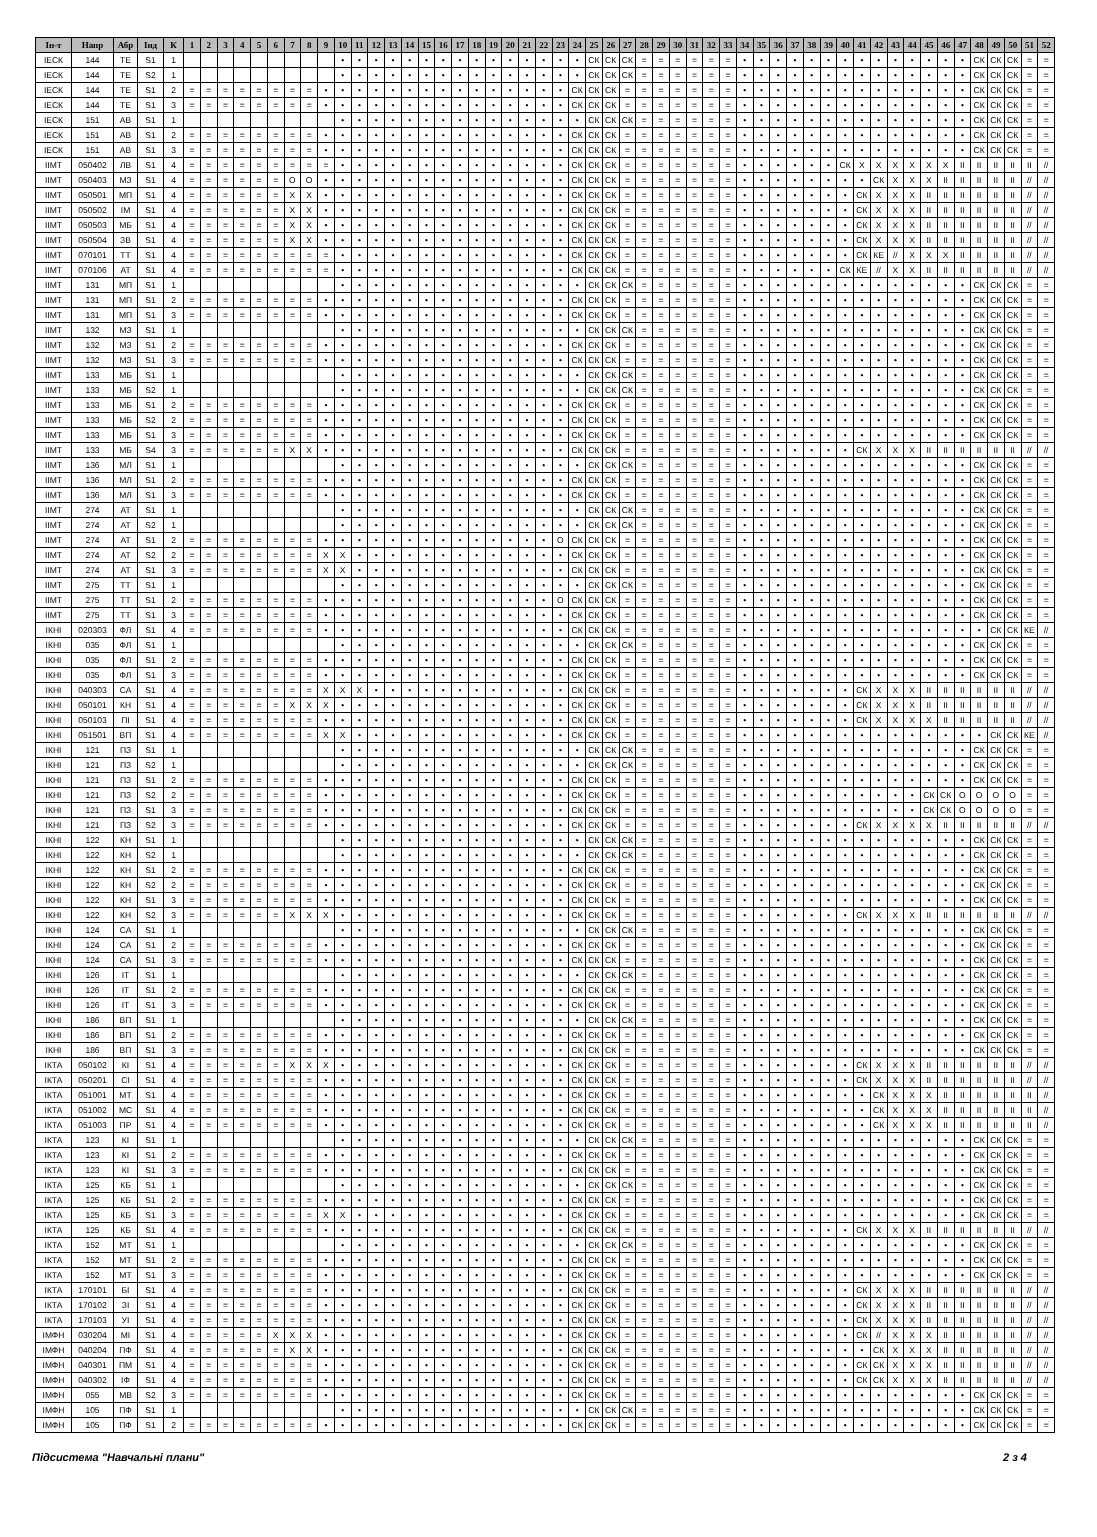| Ін-т | Напр | Абр | Інд | К | 1 | 2 | 3 | 4 | 5 | 6 | 7 | 8 | 9 | 10 | 11 | 12 | 13 | 14 | 15 | 16 | 17 | 18 | 19 | 20 | 21 | 22 | 23 | 24 | 25 | 26 | 27 | 28 | 29 | 30 | 31 | 32 | 33 | 34 | 35 | 36 | 37 | 38 | 39 | 40 | 41 | 42 | 43 | 44 | 45 | 46 | 47 | 48 | 49 | 50 | 51 | 52 |
| --- | --- | --- | --- | --- | --- | --- | --- | --- | --- | --- | --- | --- | --- | --- | --- | --- | --- | --- | --- | --- | --- | --- | --- | --- | --- | --- | --- | --- | --- | --- | --- | --- | --- | --- | --- | --- | --- | --- | --- | --- | --- | --- | --- | --- | --- | --- | --- | --- | --- | --- | --- | --- | --- | --- | --- | --- |
| IЕСК | 144 | ТЕ | S1 | 1 | | | | | | | | | | • | • | • | • | • | • | • | • | • | • | • | • | • | • | • | СК | СК | СК | = | = | = | = | = | = | • | • | • | • | • | • | • | • | • | • | • | • | • | • | СК | СК | СК | = | = |
| IЕСК | 144 | ТЕ | S2 | 1 | | | | | | | | | | • | • | • | • | • | • | • | • | • | • | • | • | • | • | • | СК | СК | СК | = | = | = | = | = | = | • | • | • | • | • | • | • | • | • | • | • | • | • | • | СК | СК | СК | = | = |
| IЕСК | 144 | ТЕ | S1 | 2 | = | = | = | = | = | = | = | = | • | • | • | • | • | • | • | • | • | • | • | • | • | • | • | СК | СК | СК | = | = | = | = | = | = | = | • | • | • | • | • | • | • | • | • | • | • | • | • | • | СК | СК | СК | = | = |
| IЕСК | 144 | ТЕ | S1 | 3 | = | = | = | = | = | = | = | = | • | • | • | • | • | • | • | • | • | • | • | • | • | • | • | СК | СК | СК | = | = | = | = | = | = | = | • | • | • | • | • | • | • | • | • | • | • | • | • | • | СК | СК | СК | = | = |
| IЕСК | 151 | АВ | S1 | 1 | | | | | | | | | | • | • | • | • | • | • | • | • | • | • | • | • | • | • | • | СК | СК | СК | = | = | = | = | = | = | • | • | • | • | • | • | • | • | • | • | • | • | • | • | СК | СК | СК | = | = |
| IЕСК | 151 | АВ | S1 | 2 | = | = | = | = | = | = | = | = | • | • | • | • | • | • | • | • | • | • | • | • | • | • | • | СК | СК | СК | = | = | = | = | = | = | = | • | • | • | • | • | • | • | • | • | • | • | • | • | • | СК | СК | СК | = | = |
| IЕСК | 151 | АВ | S1 | 3 | = | = | = | = | = | = | = | = | • | • | • | • | • | • | • | • | • | • | • | • | • | • | • | СК | СК | СК | = | = | = | = | = | = | = | • | • | • | • | • | • | • | • | • | • | • | • | • | • | СК | СК | СК | = | = |
| IIМТ | 050402 | ЛВ | S1 | 4 | = | = | = | = | = | = | = | = | = | • | • | • | • | • | • | • | • | • | • | • | • | • | • | СК | СК | СК | = | = | = | = | = | = | = | • | • | • | • | • | • | СК | X | X | X | X | X | X | II | II | II | II | II | // |
| IIМТ | 050403 | МЗ | S1 | 4 | = | = | = | = | = | = | О | О | • | • | • | • | • | • | • | • | • | • | • | • | • | • | • | СК | СК | СК | = | = | = | = | = | = | = | • | • | • | • | • | • | • | • | СК | X | X | X | II | II | II | II | II | // | // |
| IIМТ | 050501 | МП | S1 | 4 | = | = | = | = | = | = | X | X | • | • | • | • | • | • | • | • | • | • | • | • | • | • | • | СК | СК | СК | = | = | = | = | = | = | = | • | • | • | • | • | • | • | СК | X | X | X | II | II | II | II | II | II | // | // |
| IIМТ | 050502 | ІМ | S1 | 4 | = | = | = | = | = | = | X | X | • | • | • | • | • | • | • | • | • | • | • | • | • | • | • | СК | СК | СК | = | = | = | = | = | = | = | • | • | • | • | • | • | • | СК | X | X | X | II | II | II | II | II | II | // | // |
| IIМТ | 050503 | МБ | S1 | 4 | = | = | = | = | = | = | X | X | • | • | • | • | • | • | • | • | • | • | • | • | • | • | • | СК | СК | СК | = | = | = | = | = | = | = | • | • | • | • | • | • | • | СК | X | X | X | II | II | II | II | II | II | // | // |
| IIМТ | 050504 | ЗВ | S1 | 4 | = | = | = | = | = | = | X | X | • | • | • | • | • | • | • | • | • | • | • | • | • | • | • | СК | СК | СК | = | = | = | = | = | = | = | • | • | • | • | • | • | • | СК | X | X | X | II | II | II | II | II | II | // | // |
| IIМТ | 070101 | ТТ | S1 | 4 | = | = | = | = | = | = | = | = | = | • | • | • | • | • | • | • | • | • | • | • | • | • | • | СК | СК | СК | = | = | = | = | = | = | = | • | • | • | • | • | • | • | СК | КЕ | // | X | X | X | II | II | II | II | // | // |
| IIМТ | 070106 | АТ | S1 | 4 | = | = | = | = | = | = | = | = | = | • | • | • | • | • | • | • | • | • | • | • | • | • | • | СК | СК | СК | = | = | = | = | = | = | = | • | • | • | • | • | • | СК | КЕ | // | X | X | II | II | II | II | II | II | // | // |
| IIМТ | 131 | МП | S1 | 1 | | | | | | | | | | • | • | • | • | • | • | • | • | • | • | • | • | • | • | • | СК | СК | СК | = | = | = | = | = | = | • | • | • | • | • | • | • | • | • | • | • | • | • | • | СК | СК | СК | = | = |
| IIМТ | 131 | МП | S1 | 2 | = | = | = | = | = | = | = | = | • | • | • | • | • | • | • | • | • | • | • | • | • | • | • | СК | СК | СК | = | = | = | = | = | = | = | • | • | • | • | • | • | • | • | • | • | • | • | • | • | СК | СК | СК | = | = |
| IIМТ | 131 | МП | S1 | 3 | = | = | = | = | = | = | = | = | • | • | • | • | • | • | • | • | • | • | • | • | • | • | • | СК | СК | СК | = | = | = | = | = | = | = | • | • | • | • | • | • | • | • | • | • | • | • | • | • | СК | СК | СК | = | = |
| IIМТ | 132 | МЗ | S1 | 1 | | | | | | | | | | • | • | • | • | • | • | • | • | • | • | • | • | • | • | • | СК | СК | СК | = | = | = | = | = | = | • | • | • | • | • | • | • | • | • | • | • | • | • | • | СК | СК | СК | = | = |
| IIМТ | 132 | МЗ | S1 | 2 | = | = | = | = | = | = | = | = | • | • | • | • | • | • | • | • | • | • | • | • | • | • | • | СК | СК | СК | = | = | = | = | = | = | = | • | • | • | • | • | • | • | • | • | • | • | • | • | • | СК | СК | СК | = | = |
| IIМТ | 132 | МЗ | S1 | 3 | = | = | = | = | = | = | = | = | • | • | • | • | • | • | • | • | • | • | • | • | • | • | • | СК | СК | СК | = | = | = | = | = | = | = | • | • | • | • | • | • | • | • | • | • | • | • | • | • | СК | СК | СК | = | = |
| IIМТ | 133 | МБ | S1 | 1 | | | | | | | | | | • | • | • | • | • | • | • | • | • | • | • | • | • | • | • | СК | СК | СК | = | = | = | = | = | = | • | • | • | • | • | • | • | • | • | • | • | • | • | • | СК | СК | СК | = | = |
| IIМТ | 133 | МБ | S2 | 1 | | | | | | | | | | • | • | • | • | • | • | • | • | • | • | • | • | • | • | • | СК | СК | СК | = | = | = | = | = | = | • | • | • | • | • | • | • | • | • | • | • | • | • | • | СК | СК | СК | = | = |
| IIМТ | 133 | МБ | S1 | 2 | = | = | = | = | = | = | = | = | • | • | • | • | • | • | • | • | • | • | • | • | • | • | • | СК | СК | СК | = | = | = | = | = | = | = | • | • | • | • | • | • | • | • | • | • | • | • | • | • | СК | СК | СК | = | = |
| IIМТ | 133 | МБ | S2 | 2 | = | = | = | = | = | = | = | = | • | • | • | • | • | • | • | • | • | • | • | • | • | • | • | СК | СК | СК | = | = | = | = | = | = | = | • | • | • | • | • | • | • | • | • | • | • | • | • | • | СК | СК | СК | = | = |
| IIМТ | 133 | МБ | S1 | 3 | = | = | = | = | = | = | = | = | • | • | • | • | • | • | • | • | • | • | • | • | • | • | • | СК | СК | СК | = | = | = | = | = | = | = | • | • | • | • | • | • | • | • | • | • | • | • | • | • | СК | СК | СК | = | = |
| IIМТ | 133 | МБ | S4 | 3 | = | = | = | = | = | = | X | X | • | • | • | • | • | • | • | • | • | • | • | • | • | • | • | СК | СК | СК | = | = | = | = | = | = | = | • | • | • | • | • | • | • | СК | X | X | X | II | II | II | II | II | II | // | // |
| IIМТ | 136 | МЛ | S1 | 1 | | | | | | | | | | • | • | • | • | • | • | • | • | • | • | • | • | • | • | • | СК | СК | СК | = | = | = | = | = | = | • | • | • | • | • | • | • | • | • | • | • | • | • | • | СК | СК | СК | = | = |
| IIМТ | 136 | МЛ | S1 | 2 | = | = | = | = | = | = | = | = | • | • | • | • | • | • | • | • | • | • | • | • | • | • | • | СК | СК | СК | = | = | = | = | = | = | = | • | • | • | • | • | • | • | • | • | • | • | • | • | • | СК | СК | СК | = | = |
| IIМТ | 136 | МЛ | S1 | 3 | = | = | = | = | = | = | = | = | • | • | • | • | • | • | • | • | • | • | • | • | • | • | • | СК | СК | СК | = | = | = | = | = | = | = | • | • | • | • | • | • | • | • | • | • | • | • | • | • | СК | СК | СК | = | = |
| IIМТ | 274 | АТ | S1 | 1 | | | | | | | | | | • | • | • | • | • | • | • | • | • | • | • | • | • | • | • | СК | СК | СК | = | = | = | = | = | = | • | • | • | • | • | • | • | • | • | • | • | • | • | • | СК | СК | СК | = | = |
| IIМТ | 274 | АТ | S2 | 1 | | | | | | | | | | • | • | • | • | • | • | • | • | • | • | • | • | • | • | • | СК | СК | СК | = | = | = | = | = | = | • | • | • | • | • | • | • | • | • | • | • | • | • | • | СК | СК | СК | = | = |
| IIМТ | 274 | АТ | S1 | 2 | = | = | = | = | = | = | = | = | • | • | • | • | • | • | • | • | • | • | • | • | • | • | О | СК | СК | СК | = | = | = | = | = | = | = | • | • | • | • | • | • | • | • | • | • | • | • | • | • | СК | СК | СК | = | = |
| IIМТ | 274 | АТ | S2 | 2 | = | = | = | = | = | = | = | = | X | X | • | • | • | • | • | • | • | • | • | • | • | • | • | СК | СК | СК | = | = | = | = | = | = | = | • | • | • | • | • | • | • | • | • | • | • | • | • | • | СК | СК | СК | = | = |
| IIМТ | 274 | АТ | S1 | 3 | = | = | = | = | = | = | = | = | X | X | • | • | • | • | • | • | • | • | • | • | • | • | • | СК | СК | СК | = | = | = | = | = | = | = | • | • | • | • | • | • | • | • | • | • | • | • | • | • | СК | СК | СК | = | = |
| IIМТ | 275 | ТТ | S1 | 1 | | | | | | | | | | • | • | • | • | • | • | • | • | • | • | • | • | • | • | • | СК | СК | СК | = | = | = | = | = | = | • | • | • | • | • | • | • | • | • | • | • | • | • | • | СК | СК | СК | = | = |
| IIМТ | 275 | ТТ | S1 | 2 | = | = | = | = | = | = | = | = | • | • | • | • | • | • | • | • | • | • | • | • | • | • | О | СК | СК | СК | = | = | = | = | = | = | = | • | • | • | • | • | • | • | • | • | • | • | • | • | • | СК | СК | СК | = | = |
| IIМТ | 275 | ТТ | S1 | 3 | = | = | = | = | = | = | = | = | • | • | • | • | • | • | • | • | • | • | • | • | • | • | • | СК | СК | СК | = | = | = | = | = | = | = | • | • | • | • | • | • | • | • | • | • | • | • | • | • | СК | СК | СК | = | = |
| IКНІ | 020303 | ФЛ | S1 | 4 | = | = | = | = | = | = | = | = | • | • | • | • | • | • | • | • | • | • | • | • | • | • | • | СК | СК | СК | = | = | = | = | = | = | = | • | • | • | • | • | • | • | • | • | • | • | • | • | • | • | СК | СК | КЕ | // |
| IКНІ | 035 | ФЛ | S1 | 1 | | | | | | | | | | • | • | • | • | • | • | • | • | • | • | • | • | • | • | • | СК | СК | СК | = | = | = | = | = | = | • | • | • | • | • | • | • | • | • | • | • | • | • | • | СК | СК | СК | = | = |
| IКНІ | 035 | ФЛ | S1 | 2 | = | = | = | = | = | = | = | = | • | • | • | • | • | • | • | • | • | • | • | • | • | • | • | СК | СК | СК | = | = | = | = | = | = | = | • | • | • | • | • | • | • | • | • | • | • | • | • | • | СК | СК | СК | = | = |
| IКНІ | 035 | ФЛ | S1 | 3 | = | = | = | = | = | = | = | = | • | • | • | • | • | • | • | • | • | • | • | • | • | • | • | СК | СК | СК | = | = | = | = | = | = | = | • | • | • | • | • | • | • | • | • | • | • | • | • | • | СК | СК | СК | = | = |
| IКНІ | 040303 | СА | S1 | 4 | = | = | = | = | = | = | = | = | X | X | X | • | • | • | • | • | • | • | • | • | • | • | • | СК | СК | СК | = | = | = | = | = | = | = | • | • | • | • | • | • | • | СК | X | X | X | II | II | II | II | II | II | // | // |
| IКНІ | 050101 | КН | S1 | 4 | = | = | = | = | = | = | X | X | X | • | • | • | • | • | • | • | • | • | • | • | • | • | • | СК | СК | СК | = | = | = | = | = | = | = | • | • | • | • | • | • | • | СК | X | X | X | II | II | II | II | II | II | // | // |
| IКНІ | 050103 | ПІ | S1 | 4 | = | = | = | = | = | = | = | = | • | • | • | • | • | • | • | • | • | • | • | • | • | • | • | СК | СК | СК | = | = | = | = | = | = | = | • | • | • | • | • | • | • | СК | X | X | X | X | II | II | II | II | II | // | // |
| IКНІ | 051501 | ВП | S1 | 4 | = | = | = | = | = | = | = | = | X | X | • | • | • | • | • | • | • | • | • | • | • | • | • | СК | СК | СК | = | = | = | = | = | = | = | • | • | • | • | • | • | • | • | • | • | • | • | • | • | • | СК | СК | КЕ | // |
| IКНІ | 121 | ПЗ | S1 | 1 | | | | | | | | | | • | • | • | • | • | • | • | • | • | • | • | • | • | • | • | СК | СК | СК | = | = | = | = | = | = | • | • | • | • | • | • | • | • | • | • | • | • | • | • | СК | СК | СК | = | = |
| IКНІ | 121 | ПЗ | S2 | 1 | | | | | | | | | | • | • | • | • | • | • | • | • | • | • | • | • | • | • | • | СК | СК | СК | = | = | = | = | = | = | • | • | • | • | • | • | • | • | • | • | • | • | • | • | СК | СК | СК | = | = |
| IКНІ | 121 | ПЗ | S1 | 2 | = | = | = | = | = | = | = | = | • | • | • | • | • | • | • | • | • | • | • | • | • | • | • | СК | СК | СК | = | = | = | = | = | = | = | • | • | • | • | • | • | • | • | • | • | • | • | • | • | СК | СК | СК | = | = |
| IКНІ | 121 | ПЗ | S2 | 2 | = | = | = | = | = | = | = | = | • | • | • | • | • | • | • | • | • | • | • | • | • | • | • | СК | СК | СК | = | = | = | = | = | = | = | • | • | • | • | • | • | • | • | • | • | • | СК | СК | О | О | О | О | = | = |
| IКНІ | 121 | ПЗ | S1 | 3 | = | = | = | = | = | = | = | = | • | • | • | • | • | • | • | • | • | • | • | • | • | • | • | СК | СК | СК | = | = | = | = | = | = | = | • | • | • | • | • | • | • | • | • | • | • | СК | СК | О | О | О | О | = | = |
| IКНІ | 121 | ПЗ | S2 | 3 | = | = | = | = | = | = | = | = | • | • | • | • | • | • | • | • | • | • | • | • | • | • | • | СК | СК | СК | = | = | = | = | = | = | = | • | • | • | • | • | • | • | СК | X | X | X | X | II | II | II | II | II | // | // |
| IКНІ | 122 | КН | S1 | 1 | | | | | | | | | | • | • | • | • | • | • | • | • | • | • | • | • | • | • | • | СК | СК | СК | = | = | = | = | = | = | • | • | • | • | • | • | • | • | • | • | • | • | • | • | СК | СК | СК | = | = |
| IКНІ | 122 | КН | S2 | 1 | | | | | | | | | | • | • | • | • | • | • | • | • | • | • | • | • | • | • | • | СК | СК | СК | = | = | = | = | = | = | • | • | • | • | • | • | • | • | • | • | • | • | • | • | СК | СК | СК | = | = |
| IКНІ | 122 | КН | S1 | 2 | = | = | = | = | = | = | = | = | • | • | • | • | • | • | • | • | • | • | • | • | • | • | • | СК | СК | СК | = | = | = | = | = | = | = | • | • | • | • | • | • | • | • | • | • | • | • | • | • | СК | СК | СК | = | = |
| IКНІ | 122 | КН | S2 | 2 | = | = | = | = | = | = | = | = | • | • | • | • | • | • | • | • | • | • | • | • | • | • | • | СК | СК | СК | = | = | = | = | = | = | = | • | • | • | • | • | • | • | • | • | • | • | • | • | • | СК | СК | СК | = | = |
| IКНІ | 122 | КН | S1 | 3 | = | = | = | = | = | = | = | = | • | • | • | • | • | • | • | • | • | • | • | • | • | • | • | СК | СК | СК | = | = | = | = | = | = | = | • | • | • | • | • | • | • | • | • | • | • | • | • | • | СК | СК | СК | = | = |
| IКНІ | 122 | КН | S2 | 3 | = | = | = | = | = | = | X | X | X | • | • | • | • | • | • | • | • | • | • | • | • | • | • | СК | СК | СК | = | = | = | = | = | = | = | • | • | • | • | • | • | • | СК | X | X | X | II | II | II | II | II | II | // | // |
| IКНІ | 124 | СА | S1 | 1 | | | | | | | | | | • | • | • | • | • | • | • | • | • | • | • | • | • | • | • | СК | СК | СК | = | = | = | = | = | = | • | • | • | • | • | • | • | • | • | • | • | • | • | • | СК | СК | СК | = | = |
| IКНІ | 124 | СА | S1 | 2 | = | = | = | = | = | = | = | = | • | • | • | • | • | • | • | • | • | • | • | • | • | • | • | СК | СК | СК | = | = | = | = | = | = | = | • | • | • | • | • | • | • | • | • | • | • | • | • | • | СК | СК | СК | = | = |
| IКНІ | 124 | СА | S1 | 3 | = | = | = | = | = | = | = | = | • | • | • | • | • | • | • | • | • | • | • | • | • | • | • | СК | СК | СК | = | = | = | = | = | = | = | • | • | • | • | • | • | • | • | • | • | • | • | • | • | СК | СК | СК | = | = |
| IКНІ | 126 | ІТ | S1 | 1 | | | | | | | | | | • | • | • | • | • | • | • | • | • | • | • | • | • | • | • | СК | СК | СК | = | = | = | = | = | = | • | • | • | • | • | • | • | • | • | • | • | • | • | • | СК | СК | СК | = | = |
| IКНІ | 126 | ІТ | S1 | 2 | = | = | = | = | = | = | = | = | • | • | • | • | • | • | • | • | • | • | • | • | • | • | • | СК | СК | СК | = | = | = | = | = | = | = | • | • | • | • | • | • | • | • | • | • | • | • | • | • | СК | СК | СК | = | = |
| IКНІ | 126 | ІТ | S1 | 3 | = | = | = | = | = | = | = | = | • | • | • | • | • | • | • | • | • | • | • | • | • | • | • | СК | СК | СК | = | = | = | = | = | = | = | • | • | • | • | • | • | • | • | • | • | • | • | • | • | СК | СК | СК | = | = |
| IКНІ | 186 | ВП | S1 | 1 | | | | | | | | | | • | • | • | • | • | • | • | • | • | • | • | • | • | • | • | СК | СК | СК | = | = | = | = | = | = | • | • | • | • | • | • | • | • | • | • | • | • | • | • | СК | СК | СК | = | = |
| IКНІ | 186 | ВП | S1 | 2 | = | = | = | = | = | = | = | = | • | • | • | • | • | • | • | • | • | • | • | • | • | • | • | СК | СК | СК | = | = | = | = | = | = | = | • | • | • | • | • | • | • | • | • | • | • | • | • | • | СК | СК | СК | = | = |
| IКНІ | 186 | ВП | S1 | 3 | = | = | = | = | = | = | = | = | • | • | • | • | • | • | • | • | • | • | • | • | • | • | • | СК | СК | СК | = | = | = | = | = | = | = | • | • | • | • | • | • | • | • | • | • | • | • | • | • | СК | СК | СК | = | = |
| IКТА | 050102 | КІ | S1 | 4 | = | = | = | = | = | = | X | X | X | • | • | • | • | • | • | • | • | • | • | • | • | • | • | СК | СК | СК | = | = | = | = | = | = | = | • | • | • | • | • | • | • | СК | X | X | X | II | II | II | II | II | II | // | // |
| IКТА | 050201 | СІ | S1 | 4 | = | = | = | = | = | = | = | = | • | • | • | • | • | • | • | • | • | • | • | • | • | • | • | СК | СК | СК | = | = | = | = | = | = | = | • | • | • | • | • | • | • | СК | X | X | X | II | II | II | II | II | II | // | // |
| IКТА | 051001 | МТ | S1 | 4 | = | = | = | = | = | = | = | = | • | • | • | • | • | • | • | • | • | • | • | • | • | • | • | СК | СК | СК | = | = | = | = | = | = | = | • | • | • | • | • | • | • | • | СК | X | X | X | II | II | II | II | II | II | // |
| IКТА | 051002 | МС | S1 | 4 | = | = | = | = | = | = | = | = | • | • | • | • | • | • | • | • | • | • | • | • | • | • | • | СК | СК | СК | = | = | = | = | = | = | = | • | • | • | • | • | • | • | • | СК | X | X | X | II | II | II | II | II | II | // |
| IКТА | 051003 | ПР | S1 | 4 | = | = | = | = | = | = | = | = | • | • | • | • | • | • | • | • | • | • | • | • | • | • | • | СК | СК | СК | = | = | = | = | = | = | = | • | • | • | • | • | • | • | • | СК | X | X | X | II | II | II | II | II | II | // |
| IКТА | 123 | КІ | S1 | 1 | | | | | | | | | | • | • | • | • | • | • | • | • | • | • | • | • | • | • | • | СК | СК | СК | = | = | = | = | = | = | • | • | • | • | • | • | • | • | • | • | • | • | • | • | СК | СК | СК | = | = |
| IКТА | 123 | КІ | S1 | 2 | = | = | = | = | = | = | = | = | • | • | • | • | • | • | • | • | • | • | • | • | • | • | • | СК | СК | СК | = | = | = | = | = | = | = | • | • | • | • | • | • | • | • | • | • | • | • | • | • | СК | СК | СК | = | = |
| IКТА | 123 | КІ | S1 | 3 | = | = | = | = | = | = | = | = | • | • | • | • | • | • | • | • | • | • | • | • | • | • | • | СК | СК | СК | = | = | = | = | = | = | = | • | • | • | • | • | • | • | • | • | • | • | • | • | • | СК | СК | СК | = | = |
| IКТА | 125 | КБ | S1 | 1 | | | | | | | | | | • | • | • | • | • | • | • | • | • | • | • | • | • | • | • | СК | СК | СК | = | = | = | = | = | = | • | • | • | • | • | • | • | • | • | • | • | • | • | • | СК | СК | СК | = | = |
| IКТА | 125 | КБ | S1 | 2 | = | = | = | = | = | = | = | = | • | • | • | • | • | • | • | • | • | • | • | • | • | • | • | СК | СК | СК | = | = | = | = | = | = | = | • | • | • | • | • | • | • | • | • | • | • | • | • | • | СК | СК | СК | = | = |
| IКТА | 125 | КБ | S1 | 3 | = | = | = | = | = | = | = | = | X | X | • | • | • | • | • | • | • | • | • | • | • | • | • | СК | СК | СК | = | = | = | = | = | = | = | • | • | • | • | • | • | • | • | • | • | • | • | • | • | СК | СК | СК | = | = |
| IКТА | 125 | КБ | S1 | 4 | = | = | = | = | = | = | = | = | • | • | • | • | • | • | • | • | • | • | • | • | • | • | • | СК | СК | СК | = | = | = | = | = | = | = | • | • | • | • | • | • | • | СК | X | X | X | II | II | II | II | II | II | // | // |
| IКТА | 152 | МТ | S1 | 1 | | | | | | | | | | • | • | • | • | • | • | • | • | • | • | • | • | • | • | • | СК | СК | СК | = | = | = | = | = | = | • | • | • | • | • | • | • | • | • | • | • | • | • | • | СК | СК | СК | = | = |
| IКТА | 152 | МТ | S1 | 2 | = | = | = | = | = | = | = | = | • | • | • | • | • | • | • | • | • | • | • | • | • | • | • | СК | СК | СК | = | = | = | = | = | = | = | • | • | • | • | • | • | • | • | • | • | • | • | • | • | СК | СК | СК | = | = |
| IКТА | 152 | МТ | S1 | 3 | = | = | = | = | = | = | = | = | • | • | • | • | • | • | • | • | • | • | • | • | • | • | • | СК | СК | СК | = | = | = | = | = | = | = | • | • | • | • | • | • | • | • | • | • | • | • | • | • | СК | СК | СК | = | = |
| IКТА | 170101 | БІ | S1 | 4 | = | = | = | = | = | = | = | = | • | • | • | • | • | • | • | • | • | • | • | • | • | • | • | СК | СК | СК | = | = | = | = | = | = | = | • | • | • | • | • | • | • | СК | X | X | X | II | II | II | II | II | II | // | // |
| IКТА | 170102 | ЗІ | S1 | 4 | = | = | = | = | = | = | = | = | • | • | • | • | • | • | • | • | • | • | • | • | • | • | • | СК | СК | СК | = | = | = | = | = | = | = | • | • | • | • | • | • | • | СК | X | X | X | II | II | II | II | II | II | // | // |
| IКТА | 170103 | УІ | S1 | 4 | = | = | = | = | = | = | = | = | • | • | • | • | • | • | • | • | • | • | • | • | • | • | • | СК | СК | СК | = | = | = | = | = | = | = | • | • | • | • | • | • | • | СК | X | X | X | II | II | II | II | II | II | // | // |
| IМФН | 030204 | МІ | S1 | 4 | = | = | = | = | = | X | X | X | • | • | • | • | • | • | • | • | • | • | • | • | • | • | • | СК | СК | СК | = | = | = | = | = | = | = | • | • | • | • | • | • | • | СК | // | X | X | X | II | II | II | II | II | // | // |
| IМФН | 040204 | ПФ | S1 | 4 | = | = | = | = | = | = | X | X | • | • | • | • | • | • | • | • | • | • | • | • | • | • | • | СК | СК | СК | = | = | = | = | = | = | = | • | • | • | • | • | • | • | • | СК | X | X | X | II | II | II | II | II | // | // |
| IМФН | 040301 | ПМ | S1 | 4 | = | = | = | = | = | = | = | = | • | • | • | • | • | • | • | • | • | • | • | • | • | • | • | СК | СК | СК | = | = | = | = | = | = | = | • | • | • | • | • | • | • | СК | СК | X | X | X | II | II | II | II | II | // | // |
| IМФН | 040302 | ІФ | S1 | 4 | = | = | = | = | = | = | = | = | • | • | • | • | • | • | • | • | • | • | • | • | • | • | • | СК | СК | СК | = | = | = | = | = | = | = | • | • | • | • | • | • | • | СК | СК | X | X | X | II | II | II | II | II | // | // |
| IМФН | 055 | МВ | S2 | 3 | = | = | = | = | = | = | = | = | • | • | • | • | • | • | • | • | • | • | • | • | • | • | • | СК | СК | СК | = | = | = | = | = | = | = | • | • | • | • | • | • | • | • | • | • | • | • | • | • | СК | СК | СК | = | = |
| IМФН | 105 | ПФ | S1 | 1 | | | | | | | | | | • | • | • | • | • | • | • | • | • | • | • | • | • | • | • | СК | СК | СК | = | = | = | = | = | = | • | • | • | • | • | • | • | • | • | • | • | • | • | • | СК | СК | СК | = | = |
| IМФН | 105 | ПФ | S1 | 2 | = | = | = | = | = | = | = | = | • | • | • | • | • | • | • | • | • | • | • | • | • | • | • | СК | СК | СК | = | = | = | = | = | = | = | • | • | • | • | • | • | • | • | • | • | • | • | • | • | СК | СК | СК | = | = |
Підсистема "Навчальні плани" 2 з 4